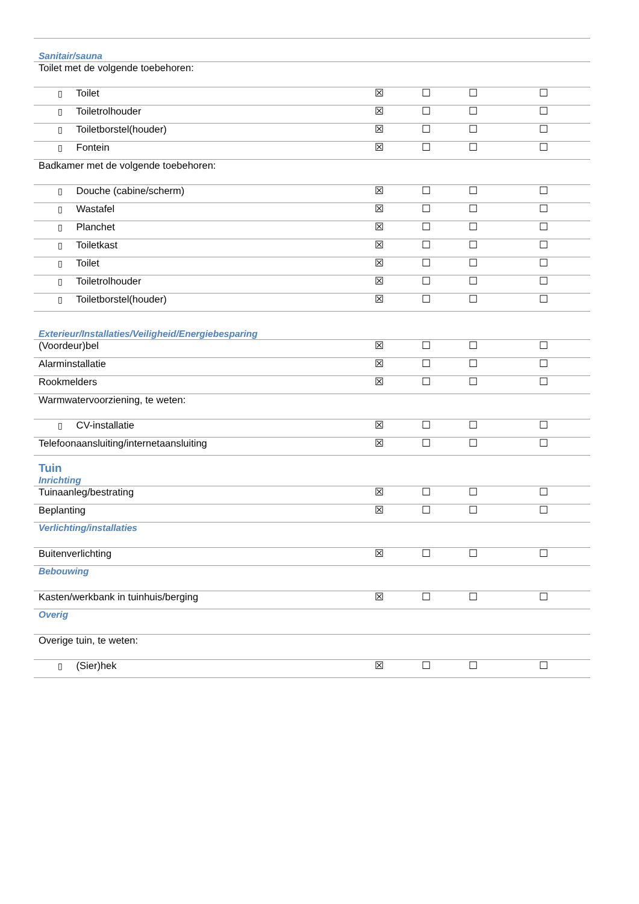| Sanitair/sauna | | | | |
| Toilet met de volgende toebehoren: | | | | |
| ▯ Toilet | ☒ | ☐ | ☐ | ☐ |
| ▯ Toiletrolhouder | ☒ | ☐ | ☐ | ☐ |
| ▯ Toiletborstel(houder) | ☒ | ☐ | ☐ | ☐ |
| ▯ Fontein | ☒ | ☐ | ☐ | ☐ |
| Badkamer met de volgende toebehoren: | | | | |
| ▯ Douche (cabine/scherm) | ☒ | ☐ | ☐ | ☐ |
| ▯ Wastafel | ☒ | ☐ | ☐ | ☐ |
| ▯ Planchet | ☒ | ☐ | ☐ | ☐ |
| ▯ Toiletkast | ☒ | ☐ | ☐ | ☐ |
| ▯ Toilet | ☒ | ☐ | ☐ | ☐ |
| ▯ Toiletrolhouder | ☒ | ☐ | ☐ | ☐ |
| ▯ Toiletborstel(houder) | ☒ | ☐ | ☐ | ☐ |
| Exterieur/Installaties/Veiligheid/Energiebesparing | | | | |
| (Voordeur)bel | ☒ | ☐ | ☐ | ☐ |
| Alarminstallatie | ☒ | ☐ | ☐ | ☐ |
| Rookmelders | ☒ | ☐ | ☐ | ☐ |
| Warmwatervoorziening, te weten: | | | | |
| ▯ CV-installatie | ☒ | ☐ | ☐ | ☐ |
| Telefoonaansluiting/internetaansluiting | ☒ | ☐ | ☐ | ☐ |
| Tuin Inrichting | | | | |
| Tuinaanleg/bestrating | ☒ | ☐ | ☐ | ☐ |
| Beplanting | ☒ | ☐ | ☐ | ☐ |
| Verlichting/installaties | | | | |
| Buitenverlichting | ☒ | ☐ | ☐ | ☐ |
| Bebouwing | | | | |
| Kasten/werkbank in tuinhuis/berging | ☒ | ☐ | ☐ | ☐ |
| Overig | | | | |
| Overige tuin, te weten: | | | | |
| ▯ (Sier)hek | ☒ | ☐ | ☐ | ☐ |